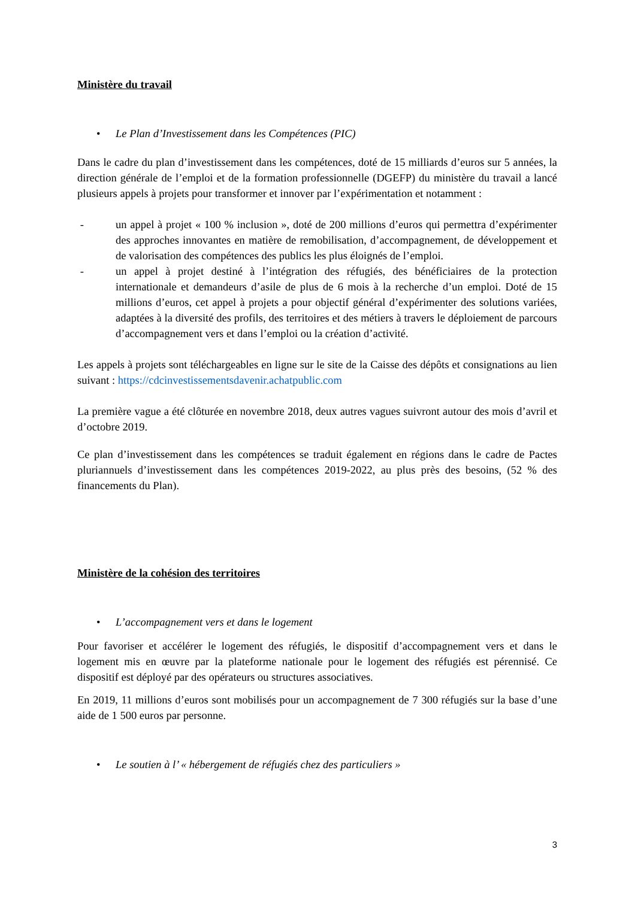Ministère du travail
• Le Plan d’Investissement dans les Compétences (PIC)
Dans le cadre du plan d’investissement dans les compétences, doté de 15 milliards d’euros sur 5 années, la direction générale de l’emploi et de la formation professionnelle (DGEFP) du ministère du travail a lancé plusieurs appels à projets pour transformer et innover par l’expérimentation et notamment :
- un appel à projet « 100 % inclusion », doté de 200 millions d’euros qui permettra d’expérimenter des approches innovantes en matière de remobilisation, d’accompagnement, de développement et de valorisation des compétences des publics les plus éloignés de l’emploi.
- un appel à projet destiné à l’intégration des réfugiés, des bénéficiaires de la protection internationale et demandeurs d’asile de plus de 6 mois à la recherche d’un emploi. Doté de 15 millions d’euros, cet appel à projets a pour objectif général d’expérimenter des solutions variées, adaptées à la diversité des profils, des territoires et des métiers à travers le déploiement de parcours d’accompagnement vers et dans l’emploi ou la création d’activité.
Les appels à projets sont téléchargeables en ligne sur le site de la Caisse des dépôts et consignations au lien suivant : https://cdcinvestissementsdavenir.achatpublic.com
La première vague a été clôturée en novembre 2018, deux autres vagues suivront autour des mois d’avril et d’octobre 2019.
Ce plan d’investissement dans les compétences se traduit également en régions dans le cadre de Pactes pluriannuels d’investissement dans les compétences 2019-2022, au plus près des besoins, (52 % des financements du Plan).
Ministère de la cohésion des territoires
• L’accompagnement vers et dans le logement
Pour favoriser et accélérer le logement des réfugiés, le dispositif d’accompagnement vers et dans le logement mis en œuvre par la plateforme nationale pour le logement des réfugiés est pérennisé. Ce dispositif est déployé par des opérateurs ou structures associatives.
En 2019, 11 millions d’euros sont mobilisés pour un accompagnement de 7 300 réfugiés sur la base d’une aide de 1 500 euros par personne.
• Le soutien à l’ « hébergement de réfugiés chez des particuliers »
3